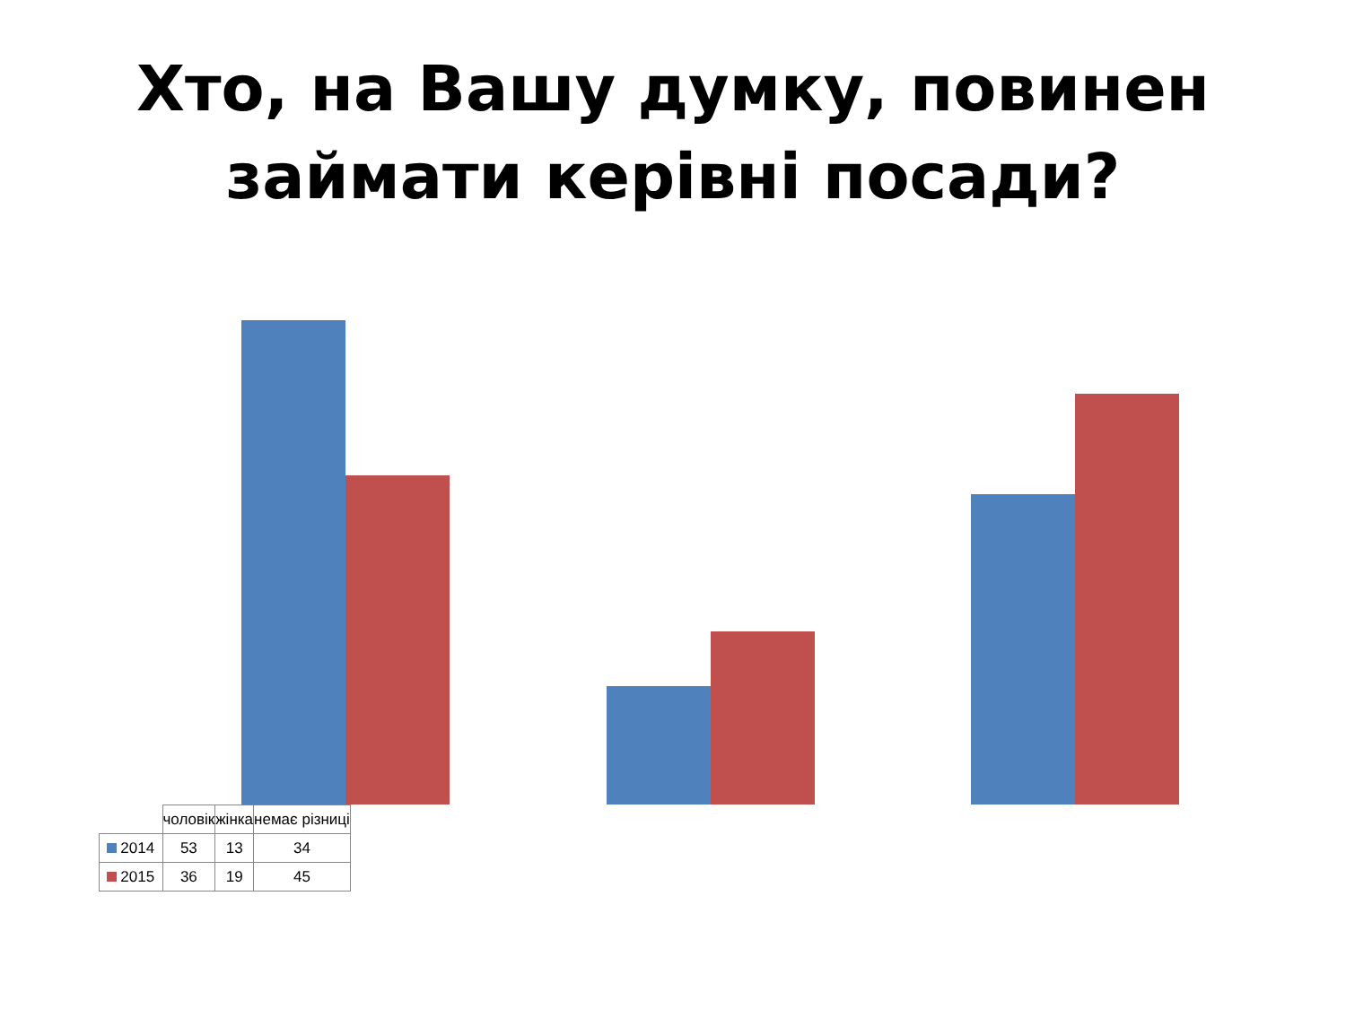Хто, на Вашу думку, повинен
займати керівні посади?
| | чоловік | жінка | немає різниці |
| --- | --- | --- | --- |
| 2014 | 53 | 13 | 34 |
| 2015 | 36 | 19 | 45 |